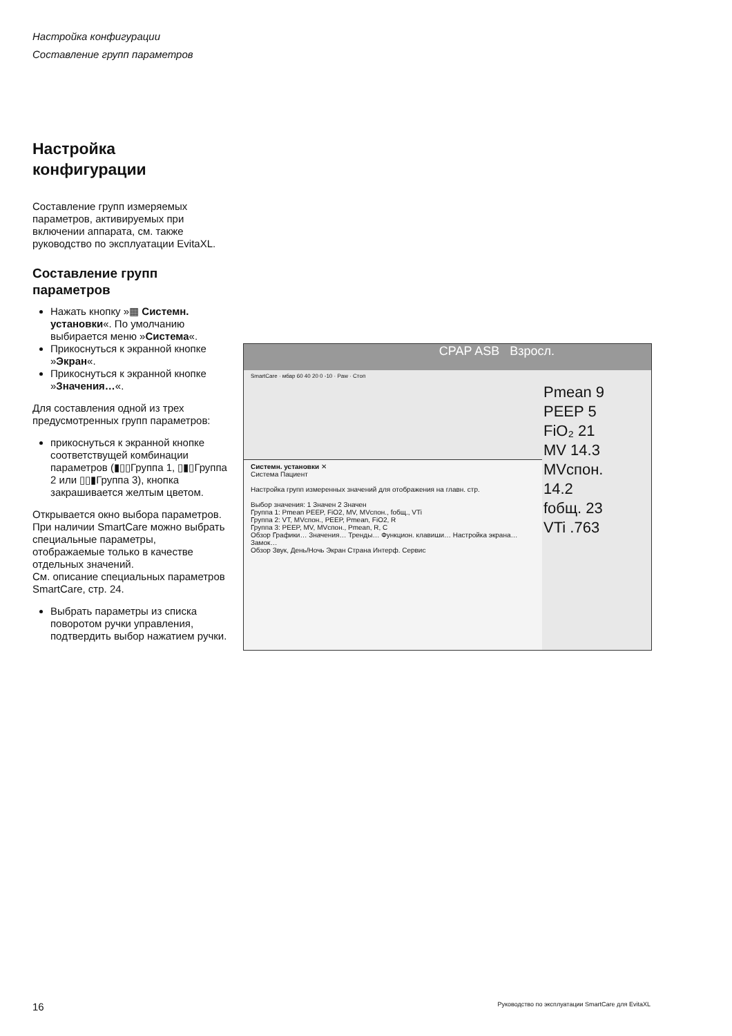Настройка конфигурации
Составление групп параметров
Настройка
конфигурации
Составление групп измеряемых параметров, активируемых при включении аппарата, см. также руководство по эксплуатации EvitaXL.
Составление групп параметров
Нажать кнопку »▦ Системн. установки«. По умолчанию выбирается меню »Система«.
Прикоснуться к экранной кнопке »Экран«.
Прикоснуться к экранной кнопке »Значения…«.
Для составления одной из трех предусмотренных групп параметров:
прикоснуться к экранной кнопке соответствущей комбинации параметров (▮▯▯Группа 1, ▯▮▯Группа 2 или ▯▯▮Группа 3), кнопка закрашивается желтым цветом.
Открывается окно выбора параметров.
При наличии SmartCare можно выбрать специальные параметры, отображаемые только в качестве отдельных значений.
См. описание специальных параметров SmartCare, стр. 24.
Выбрать параметры из списка поворотом ручки управления, подтвердить выбор нажатием ручки.
CPAP ASB Взросл.
SmartCare · мбар 60 40 20 0 -10 · Paw · Стоп
Pmean 9 PEEP 5
FiO₂ 21
MV 14.3
MVспон. 14.2
fобщ. 23
VTi .763
Системн. установки ✕
Система Пациент
Настройка групп измеренных значений для отображения на главн. стр.
Выбор значения: 1 Значен 2 Значен
Группа 1: Pmean PEEP, FiO2, MV, MVспон., fобщ., VTi
Группа 2: VT, MVспон., PEEP, Pmean, FiO2, R
Группа 3: PEEP, MV, MVспон., Pmean, R, C
Обзор Графики… Значения… Тренды… Функцион. клавиши… Настройка экрана… Замок…
Обзор Звук, День/Ночь Экран Страна Интерф. Сервис
16 Руководство по эксплуатации SmartCare для EvitaXL